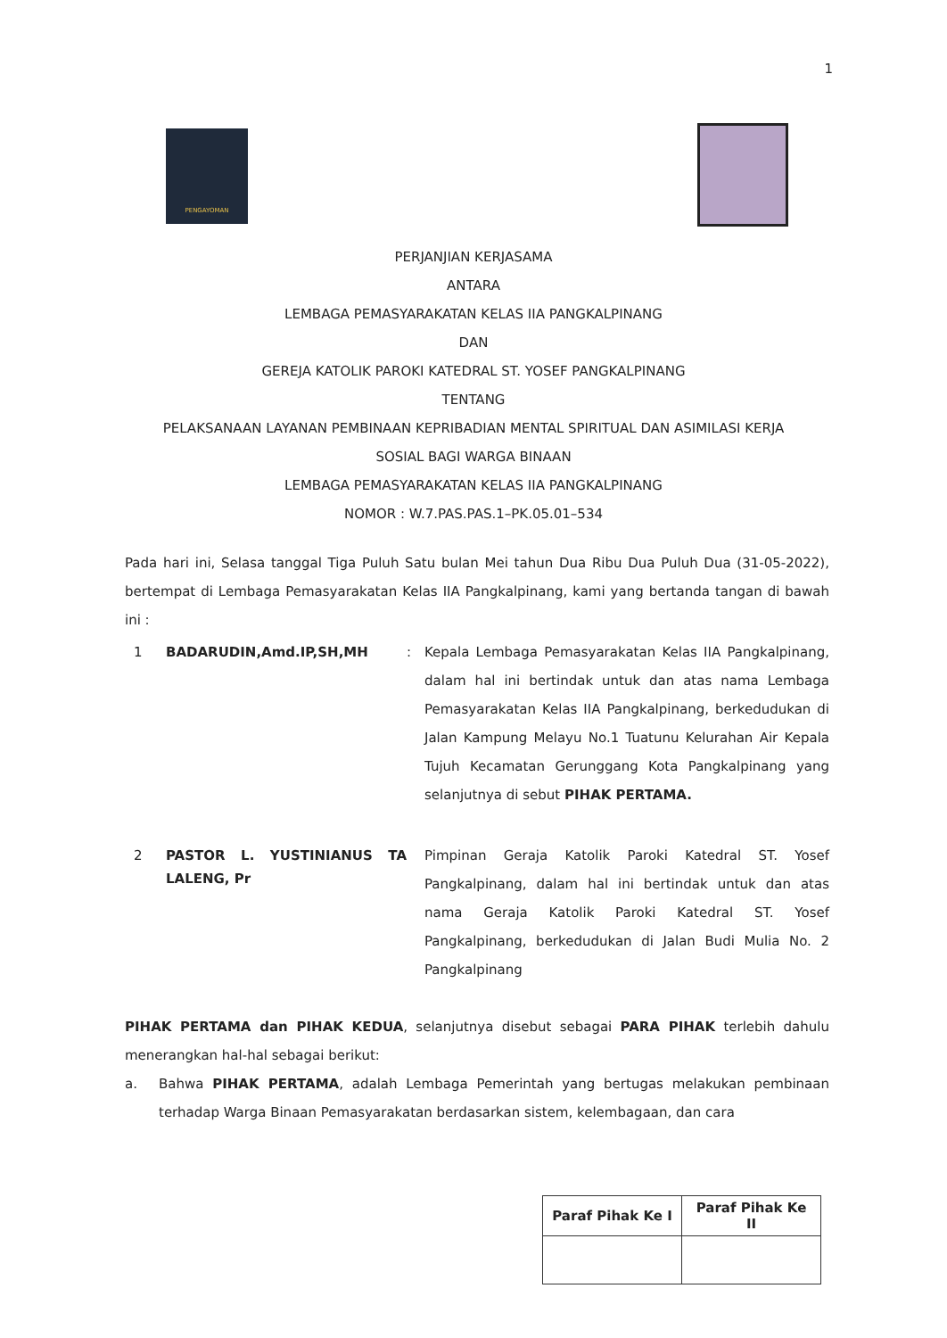1
PENGAYOMAN
PERJANJIAN KERJASAMA
ANTARA
LEMBAGA PEMASYARAKATAN KELAS IIA PANGKALPINANG
DAN
GEREJA KATOLIK PAROKI KATEDRAL ST. YOSEF PANGKALPINANG
TENTANG
PELAKSANAAN LAYANAN PEMBINAAN KEPRIBADIAN MENTAL SPIRITUAL DAN ASIMILASI KERJA
SOSIAL BAGI WARGA BINAAN
LEMBAGA PEMASYARAKATAN KELAS IIA PANGKALPINANG
NOMOR : W.7.PAS.PAS.1–PK.05.01–534
Pada hari ini, Selasa tanggal Tiga Puluh Satu bulan Mei tahun Dua Ribu Dua Puluh Dua (31-05-2022), bertempat di Lembaga Pemasyarakatan Kelas IIA Pangkalpinang, kami yang bertanda tangan di bawah ini :
1
BADARUDIN,Amd.IP,SH,MH
: Kepala Lembaga Pemasyarakatan Kelas IIA Pangkalpinang, dalam hal ini bertindak untuk dan atas nama Lembaga Pemasyarakatan Kelas IIA Pangkalpinang, berkedudukan di Jalan Kampung Melayu No.1 Tuatunu Kelurahan Air Kepala Tujuh Kecamatan Gerunggang Kota Pangkalpinang yang selanjutnya di sebut PIHAK PERTAMA.
2
PASTOR L. YUSTINIANUS TA LALENG, Pr
Pimpinan Geraja Katolik Paroki Katedral ST. Yosef Pangkalpinang, dalam hal ini bertindak untuk dan atas nama Geraja Katolik Paroki Katedral ST. Yosef Pangkalpinang, berkedudukan di Jalan Budi Mulia No. 2 Pangkalpinang
PIHAK PERTAMA dan PIHAK KEDUA, selanjutnya disebut sebagai PARA PIHAK terlebih dahulu menerangkan hal-hal sebagai berikut:
a. Bahwa PIHAK PERTAMA, adalah Lembaga Pemerintah yang bertugas melakukan pembinaan terhadap Warga Binaan Pemasyarakatan berdasarkan sistem, kelembagaan, dan cara
| Paraf Pihak Ke I | Paraf Pihak Ke II |
| --- | --- |